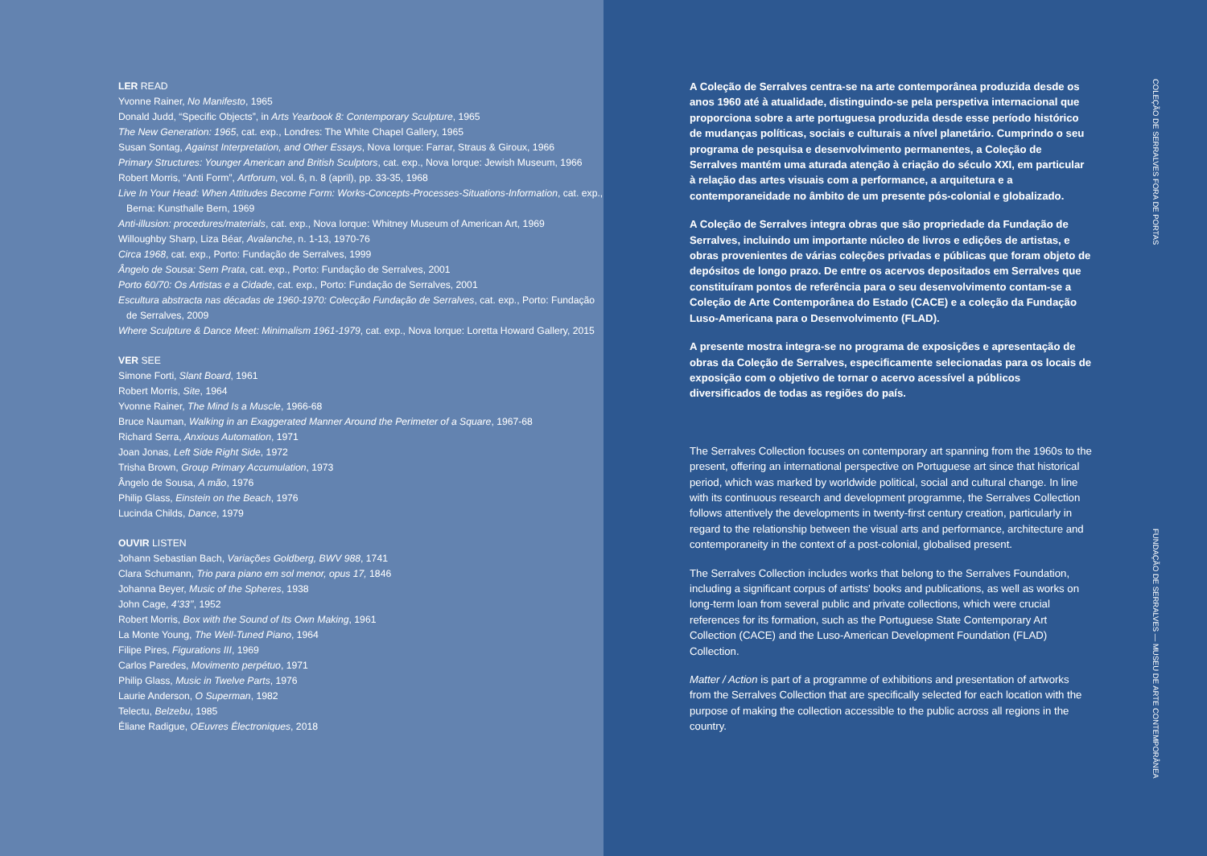LER READ
Yvonne Rainer, No Manifesto, 1965
Donald Judd, “Specific Objects”, in Arts Yearbook 8: Contemporary Sculpture, 1965
The New Generation: 1965, cat. exp., Londres: The White Chapel Gallery, 1965
Susan Sontag, Against Interpretation, and Other Essays, Nova Iorque: Farrar, Straus & Giroux, 1966
Primary Structures: Younger American and British Sculptors, cat. exp., Nova Iorque: Jewish Museum, 1966
Robert Morris, “Anti Form”, Artforum, vol. 6, n. 8 (april), pp. 33-35, 1968
Live In Your Head: When Attitudes Become Form: Works-Concepts-Processes-Situations-Information, cat. exp., Berna: Kunsthalle Bern, 1969
Anti-illusion: procedures/materials, cat. exp., Nova Iorque: Whitney Museum of American Art, 1969
Willoughby Sharp, Liza Béar, Avalanche, n. 1-13, 1970-76
Circa 1968, cat. exp., Porto: Fundação de Serralves, 1999
Ângelo de Sousa: Sem Prata, cat. exp., Porto: Fundação de Serralves, 2001
Porto 60/70: Os Artistas e a Cidade, cat. exp., Porto: Fundação de Serralves, 2001
Escultura abstracta nas décadas de 1960-1970: Colecção Fundação de Serralves, cat. exp., Porto: Fundação de Serralves, 2009
Where Sculpture & Dance Meet: Minimalism 1961-1979, cat. exp., Nova Iorque: Loretta Howard Gallery, 2015
VER SEE
Simone Forti, Slant Board, 1961
Robert Morris, Site, 1964
Yvonne Rainer, The Mind Is a Muscle, 1966-68
Bruce Nauman, Walking in an Exaggerated Manner Around the Perimeter of a Square, 1967-68
Richard Serra, Anxious Automation, 1971
Joan Jonas, Left Side Right Side, 1972
Trisha Brown, Group Primary Accumulation, 1973
Ângelo de Sousa, A mão, 1976
Philip Glass, Einstein on the Beach, 1976
Lucinda Childs, Dance, 1979
OUVIR LISTEN
Johann Sebastian Bach, Variações Goldberg, BWV 988, 1741
Clara Schumann, Trio para piano em sol menor, opus 17, 1846
Johanna Beyer, Music of the Spheres, 1938
John Cage, 4’33’’, 1952
Robert Morris, Box with the Sound of Its Own Making, 1961
La Monte Young, The Well-Tuned Piano, 1964
Filipe Pires, Figurations III, 1969
Carlos Paredes, Movimento perpétuo, 1971
Philip Glass, Music in Twelve Parts, 1976
Laurie Anderson, O Superman, 1982
Telectu, Belzebu, 1985
Éliane Radigue, OEuvres Électroniques, 2018
A Coleção de Serralves centra-se na arte contemporânea produzida desde os anos 1960 até à atualidade, distinguindo-se pela perspetiva internacional que proporciona sobre a arte portuguesa produzida desde esse período histórico de mudanças políticas, sociais e culturais a nível planetário. Cumprindo o seu programa de pesquisa e desenvolvimento permanentes, a Coleção de Serralves mantém uma aturada atenção à criação do século XXI, em particular à relação das artes visuais com a performance, a arquitetura e a contemporaneidade no âmbito de um presente pós-colonial e globalizado.
A Coleção de Serralves integra obras que são propriedade da Fundação de Serralves, incluindo um importante núcleo de livros e edições de artistas, e obras provenientes de várias coleções privadas e públicas que foram objeto de depósitos de longo prazo. De entre os acervos depositados em Serralves que constituíram pontos de referência para o seu desenvolvimento contam-se a Coleção de Arte Contemporânea do Estado (CACE) e a coleção da Fundação Luso-Americana para o Desenvolvimento (FLAD).
A presente mostra integra-se no programa de exposições e apresentação de obras da Coleção de Serralves, especificamente selecionadas para os locais de exposição com o objetivo de tornar o acervo acessível a públicos diversificados de todas as regiões do país.
The Serralves Collection focuses on contemporary art spanning from the 1960s to the present, offering an international perspective on Portuguese art since that historical period, which was marked by worldwide political, social and cultural change. In line with its continuous research and development programme, the Serralves Collection follows attentively the developments in twenty-first century creation, particularly in regard to the relationship between the visual arts and performance, architecture and contemporaneity in the context of a post-colonial, globalised present.
The Serralves Collection includes works that belong to the Serralves Foundation, including a significant corpus of artists’ books and publications, as well as works on long-term loan from several public and private collections, which were crucial references for its formation, such as the Portuguese State Contemporary Art Collection (CACE) and the Luso-American Development Foundation (FLAD) Collection.
Matter / Action is part of a programme of exhibitions and presentation of artworks from the Serralves Collection that are specifically selected for each location with the purpose of making the collection accessible to the public across all regions in the country.
COLEÇÃO DE SERRALVES FORA DE PORTAS FUNDAÇÃO DE SERRALVES — MUSEU DE ARTE CONTEMPORÂNEA